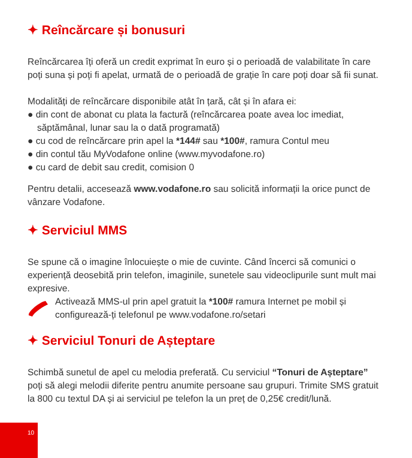✦ Reîncărcare și bonusuri
Reîncărcarea îți oferă un credit exprimat în euro și o perioadă de valabilitate în care poți suna și poți fi apelat, urmată de o perioadă de grație în care poți doar să fii sunat.
Modalități de reîncărcare disponibile atât în țară, cât și în afara ei:
● din cont de abonat cu plata la factură (reîncărcarea poate avea loc imediat, săptămânal, lunar sau la o dată programată)
● cu cod de reîncărcare prin apel la *144# sau *100#, ramura Contul meu
● din contul tău MyVodafone online (www.myvodafone.ro)
● cu card de debit sau credit, comision 0
Pentru detalii, accesează www.vodafone.ro sau solicită informații la orice punct de vânzare Vodafone.
✦ Serviciul MMS
Se spune că o imagine înlocuiește o mie de cuvinte. Când încerci să comunici o experiență deosebită prin telefon, imaginile, sunetele sau videoclipurile sunt mult mai expresive.
Activează MMS-ul prin apel gratuit la *100# ramura Internet pe mobil și configurează-ți telefonul pe www.vodafone.ro/setari
✦ Serviciul Tonuri de Așteptare
Schimbă sunetul de apel cu melodia preferată. Cu serviciul “Tonuri de Așteptare” poți să alegi melodii diferite pentru anumite persoane sau grupuri. Trimite SMS gratuit la 800 cu textul DA și ai serviciul pe telefon la un preț de 0,25€ credit/lună.
10